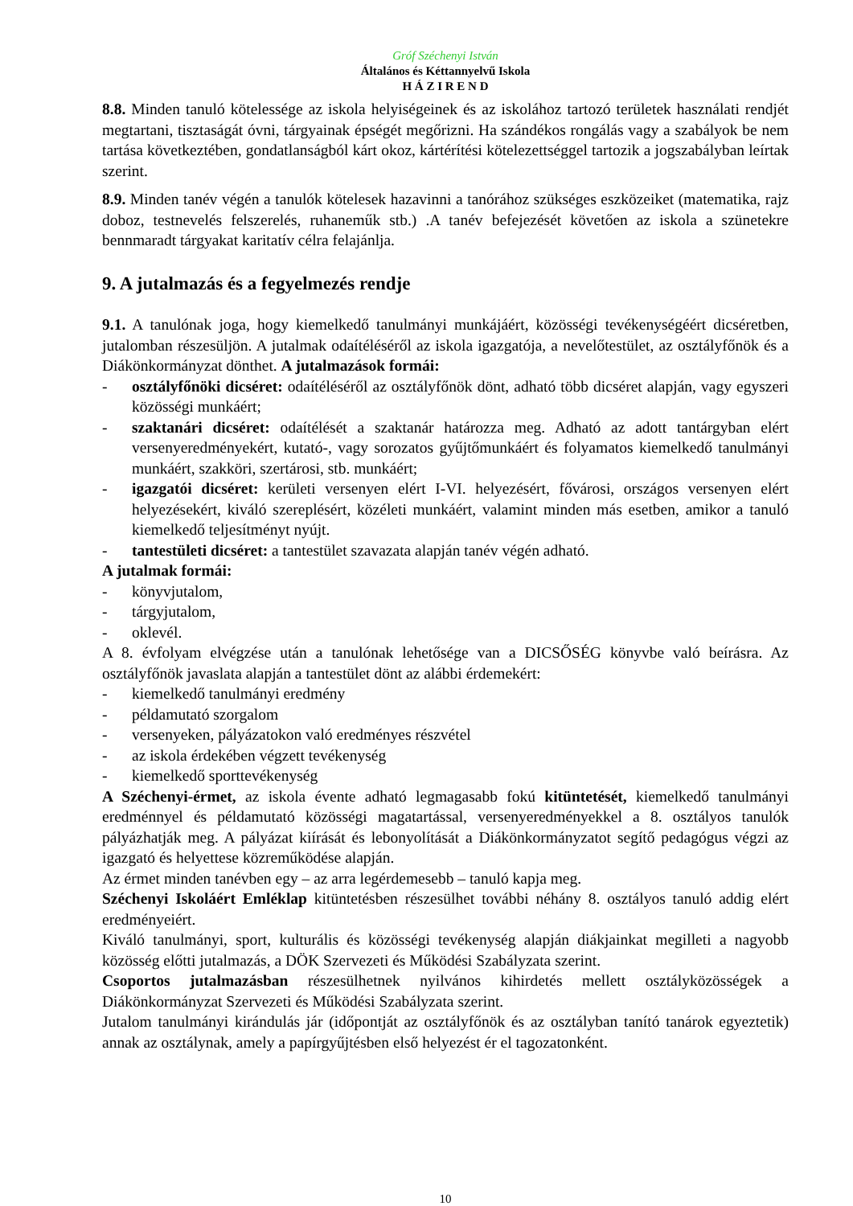Gróf Széchenyi István
Általános és Kéttannyelvű Iskola
H Á Z I R E N D
8.8. Minden tanuló kötelessége az iskola helyiségeinek és az iskolához tartozó területek használati rendjét megtartani, tisztaságát óvni, tárgyainak épségét megőrizni. Ha szándékos rongálás vagy a szabályok be nem tartása következtében, gondatlanságból kárt okoz, kártérítési kötelezettséggel tartozik a jogszabályban leírtak szerint.
8.9. Minden tanév végén a tanulók kötelesek hazavinni a tanórához szükséges eszközeiket (matematika, rajz doboz, testnevelés felszerelés, ruhaneműk stb.) .A tanév befejezését követően az iskola a szünetekre bennmaradt tárgyakat karitatív célra felajánlja.
9. A jutalmazás és a fegyelmezés rendje
9.1. A tanulónak joga, hogy kiemelkedő tanulmányi munkájáért, közösségi tevékenységéért dicséretben, jutalomban részesüljön. A jutalmak odaítéléséről az iskola igazgatója, a nevelőtestület, az osztályfőnök és a Diákönkormányzat dönthet. A jutalmazások formái:
- osztályfőnöki dicséret: odaítéléséről az osztályfőnök dönt, adható több dicséret alapján, vagy egyszeri közösségi munkáért;
- szaktanári dicséret: odaítélését a szaktanár határozza meg. Adható az adott tantárgyban elért versenyeredményekért, kutató-, vagy sorozatos gyűjtőmunkáért és folyamatos kiemelkedő tanulmányi munkáért, szakköri, szertárosi, stb. munkáért;
- igazgatói dicséret: kerületi versenyen elért I-VI. helyezésért, fővárosi, országos versenyen elért helyezésekért, kiváló szereplésért, közéleti munkáért, valamint minden más esetben, amikor a tanuló kiemelkedő teljesítményt nyújt.
- tantestületi dicséret: a tantestület szavazata alapján tanév végén adható.
A jutalmak formái:
- könyvjutalom,
- tárgyjutalom,
- oklevél.
A 8. évfolyam elvégzése után a tanulónak lehetősége van a DICSŐSÉG könyvbe való beírásra. Az osztályfőnök javaslata alapján a tantestület dönt az alábbi érdemekért:
- kiemelkedő tanulmányi eredmény
- példamutató szorgalom
- versenyeken, pályázatokon való eredményes részvétel
- az iskola érdekében végzett tevékenység
- kiemelkedő sporttevékenység
A Széchenyi-érmet, az iskola évente adható legmagasabb fokú kitüntetését, kiemelkedő tanulmányi eredménnyel és példamutató közösségi magatartással, versenyeredményekkel a 8. osztályos tanulók pályázhatják meg. A pályázat kiírását és lebonyolítását a Diákönkormányzatot segítő pedagógus végzi az igazgató és helyettese közreműködése alapján.
Az érmet minden tanévben egy – az arra legérdemesebb – tanuló kapja meg.
Széchenyi Iskoláért Emléklap kitüntetésben részesülhet további néhány 8. osztályos tanuló addig elért eredményeiért.
Kiváló tanulmányi, sport, kulturális és közösségi tevékenység alapján diákjainkat megilleti a nagyobb közösség előtti jutalmazás, a DÖK Szervezeti és Működési Szabályzata szerint.
Csoportos jutalmazásban részesülhetnek nyilvános kihirdetés mellett osztályközösségek a Diákönkormányzat Szervezeti és Működési Szabályzata szerint.
Jutalom tanulmányi kirándulás jár (időpontját az osztályfőnök és az osztályban tanító tanárok egyeztetik) annak az osztálynak, amely a papírgyűjtésben első helyezést ér el tagozatonként.
10